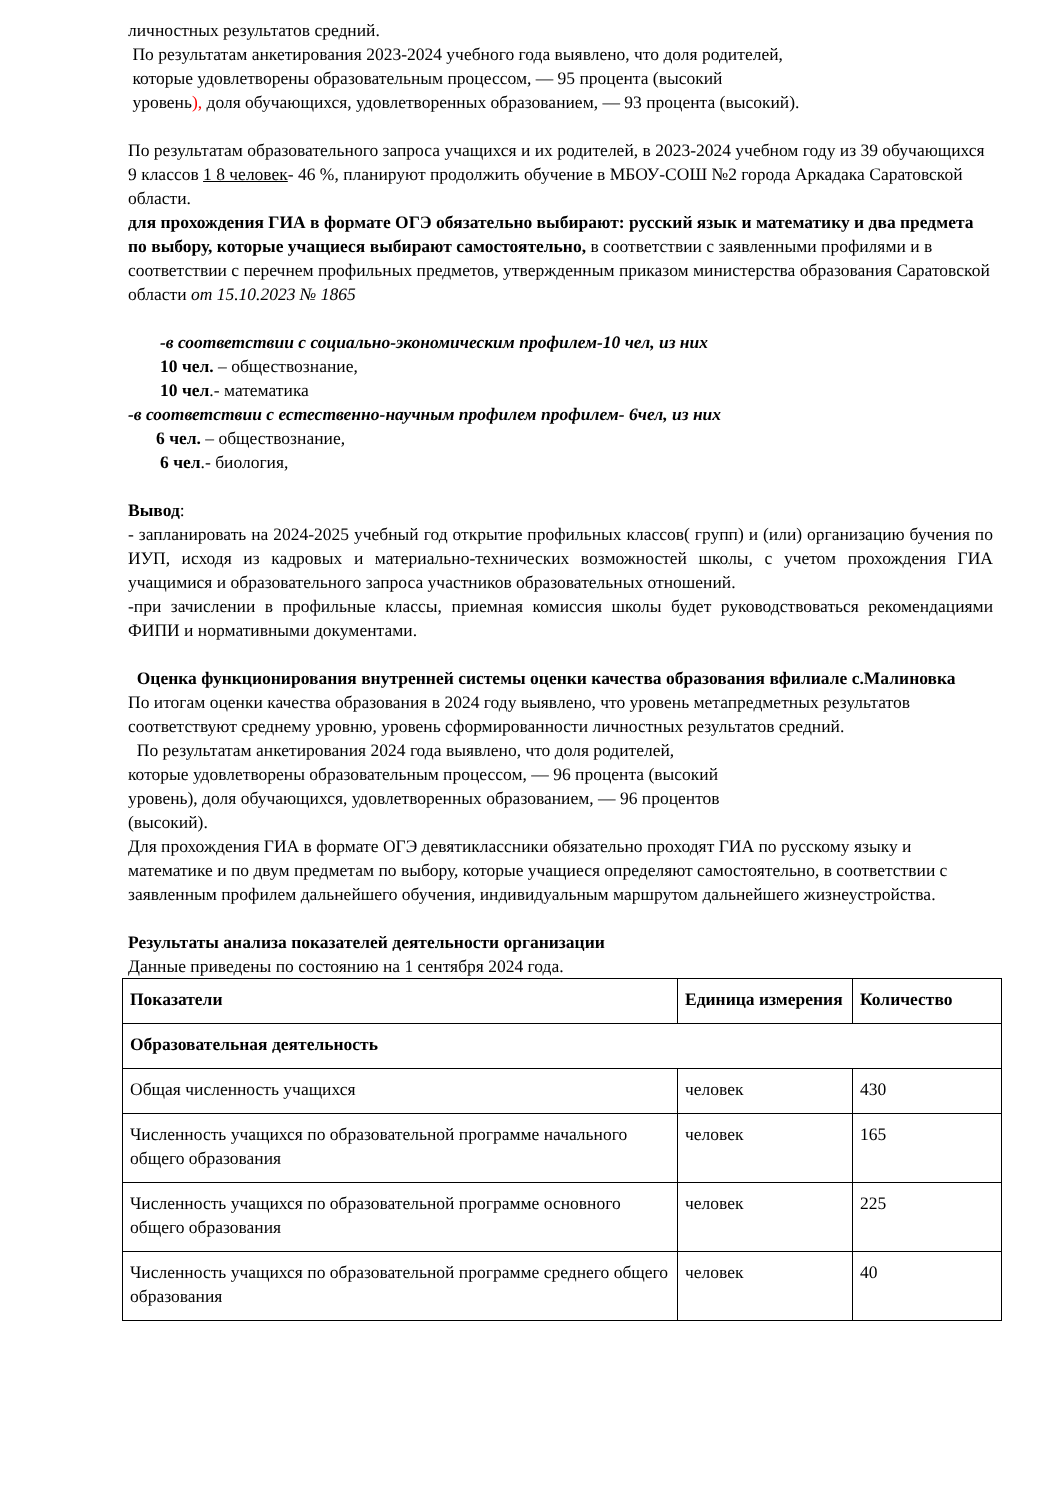личностных результатов средний.
По результатам анкетирования 2023-2024 учебного года выявлено, что доля родителей,
которые удовлетворены образовательным процессом, — 95 процента (высокий
уровень), доля обучающихся, удовлетворенных образованием, — 93 процента (высокий).
По результатам образовательного запроса учащихся и их родителей, в 2023-2024 учебном году из 39 обучающихся 9 классов 1 8 человек- 46 %, планируют продолжить обучение в МБОУ-СОШ №2 города Аркадака Саратовской области.
для прохождения ГИА в формате ОГЭ обязательно выбирают: русский язык и математику и два предмета по выбору, которые учащиеся выбирают самостоятельно, в соответствии с заявленными профилями и в соответствии с перечнем профильных предметов, утвержденным приказом министерства образования Саратовской области от 15.10.2023 № 1865
-в соответствии с социально-экономическим профилем-10 чел, из них
10 чел. – обществознание,
10 чел.- математика
-в соответствии с естественно-научным профилем профилем- 6чел, из них
6 чел. – обществознание,
6 чел.- биология,
Вывод:
- запланировать на 2024-2025 учебный год открытие профильных классов( групп) и (или) организацию бучения по ИУП, исходя из кадровых и материально-технических возможностей школы, с учетом прохождения ГИА учащимися и образовательного запроса участников образовательных отношений.
-при зачислении в профильные классы, приемная комиссия школы будет руководствоваться рекомендациями ФИПИ и нормативными документами.
Оценка функционирования внутренней системы оценки качества образования вфилиале с.Малиновка
По итогам оценки качества образования в 2024 году выявлено, что уровень метапредметных результатов соответствуют среднему уровню, уровень сформированности личностных результатов средний.
По результатам анкетирования 2024 года выявлено, что доля родителей,
которые удовлетворены образовательным процессом, — 96 процента (высокий
уровень), доля обучающихся, удовлетворенных образованием, — 96 процентов
(высокий).
Для прохождения ГИА в формате ОГЭ девятиклассники обязательно проходят ГИА по русскому языку и математике и по двум предметам по выбору, которые учащиеся определяют самостоятельно, в соответствии с заявленным профилем дальнейшего обучения, индивидуальным маршрутом дальнейшего жизнеустройства.
Результаты анализа показателей деятельности организации
Данные приведены по состоянию на 1 сентября 2024 года.
| Показатели | Единица измерения | Количество |
| --- | --- | --- |
| Образовательная деятельность | | |
| Общая численность учащихся | человек | 430 |
| Численность учащихся по образовательной программе начального общего образования | человек | 165 |
| Численность учащихся по образовательной программе основного общего образования | человек | 225 |
| Численность учащихся по образовательной программе среднего общего образования | человек | 40 |